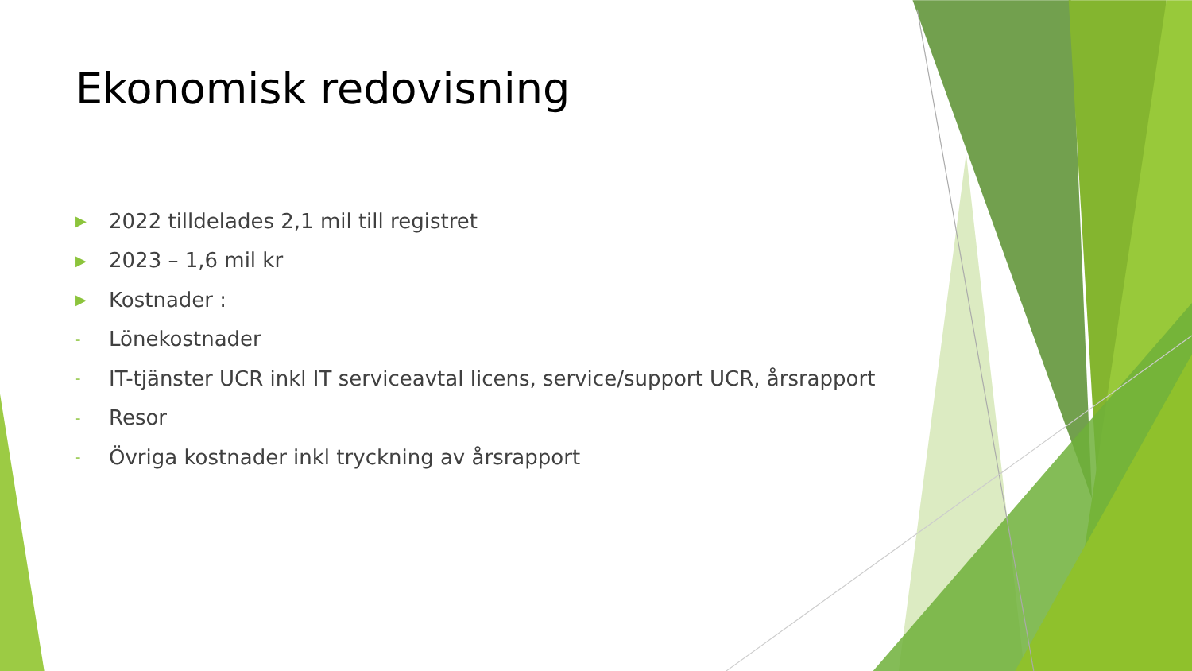Ekonomisk redovisning
▶ 2022 tilldelades 2,1 mil till registret
▶ 2023 – 1,6 mil kr
▶ Kostnader :
- Lönekostnader
- IT-tjänster UCR inkl IT serviceavtal licens, service/support UCR, årsrapport
- Resor
- Övriga kostnader inkl tryckning av årsrapport